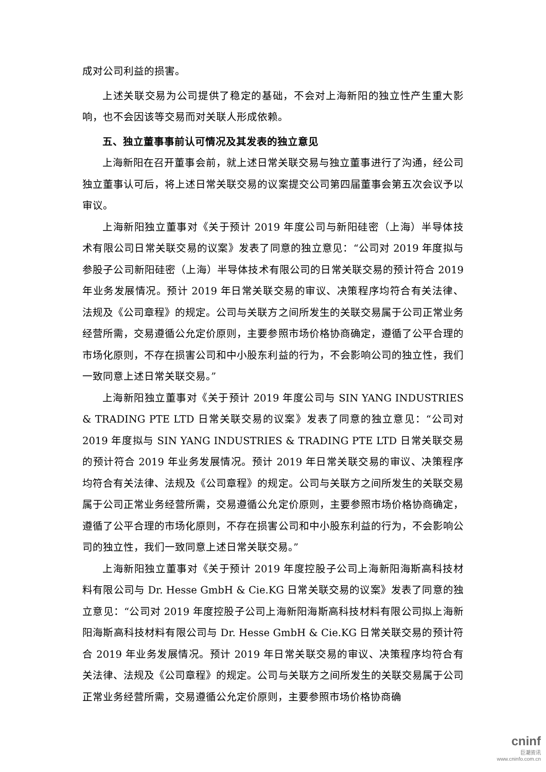成对公司利益的损害。
上述关联交易为公司提供了稳定的基础，不会对上海新阳的独立性产生重大影响，也不会因该等交易而对关联人形成依赖。
五、独立董事事前认可情况及其发表的独立意见
上海新阳在召开董事会前，就上述日常关联交易与独立董事进行了沟通，经公司独立董事认可后，将上述日常关联交易的议案提交公司第四届董事会第五次会议予以审议。
上海新阳独立董事对《关于预计 2019 年度公司与新阳硅密（上海）半导体技术有限公司日常关联交易的议案》发表了同意的独立意见：“公司对 2019 年度拟与参股子公司新阳硅密（上海）半导体技术有限公司的日常关联交易的预计符合 2019 年业务发展情况。预计 2019 年日常关联交易的审议、决策程序均符合有关法律、法规及《公司章程》的规定。公司与关联方之间所发生的关联交易属于公司正常业务经营所需，交易遵循公允定价原则，主要参照市场价格协商确定，遵循了公平合理的市场化原则，不存在损害公司和中小股东利益的行为，不会影响公司的独立性，我们一致同意上述日常关联交易。”
上海新阳独立董事对《关于预计 2019 年度公司与 SIN YANG INDUSTRIES & TRADING PTE LTD 日常关联交易的议案》发表了同意的独立意见：“公司对 2019 年度拟与 SIN YANG INDUSTRIES & TRADING PTE LTD 日常关联交易的预计符合 2019 年业务发展情况。预计 2019 年日常关联交易的审议、决策程序均符合有关法律、法规及《公司章程》的规定。公司与关联方之间所发生的关联交易属于公司正常业务经营所需，交易遵循公允定价原则，主要参照市场价格协商确定，遵循了公平合理的市场化原则，不存在损害公司和中小股东利益的行为，不会影响公司的独立性，我们一致同意上述日常关联交易。”
上海新阳独立董事对《关于预计 2019 年度控股子公司上海新阳海斯高科技材料有限公司与 Dr. Hesse GmbH & Cie.KG 日常关联交易的议案》发表了同意的独立意见：“公司对 2019 年度控股子公司上海新阳海斯高科技材料有限公司拟上海新阳海斯高科技材料有限公司与 Dr. Hesse GmbH & Cie.KG 日常关联交易的预计符合 2019 年业务发展情况。预计 2019 年日常关联交易的审议、决策程序均符合有关法律、法规及《公司章程》的规定。公司与关联方之间所发生的关联交易属于公司正常业务经营所需，交易遵循公允定价原则，主要参照市场价格协商确
cninf
巨潮资讯
www.cninfo.com.cn